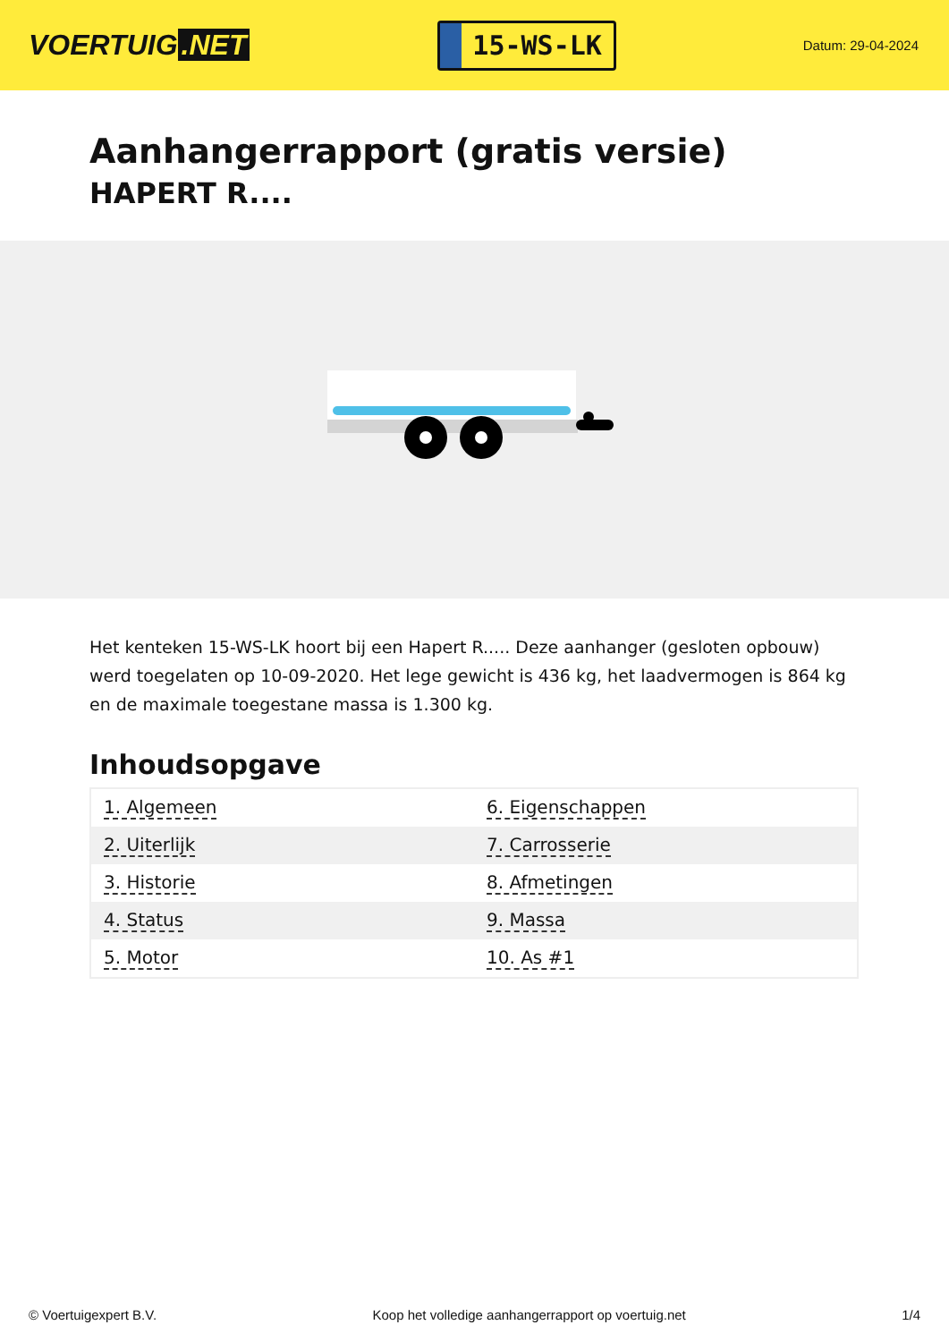VOERTUIG.NET
15-WS-LK
Datum: 29-04-2024
Aanhangerrapport (gratis versie)
HAPERT R....
Het kenteken 15-WS-LK hoort bij een Hapert R..... Deze aanhanger (gesloten opbouw) werd toegelaten op 10-09-2020. Het lege gewicht is 436 kg, het laadvermogen is 864 kg en de maximale toegestane massa is 1.300 kg.
Inhoudsopgave
| 1. Algemeen | 6. Eigenschappen |
| 2. Uiterlijk | 7. Carrosserie |
| 3. Historie | 8. Afmetingen |
| 4. Status | 9. Massa |
| 5. Motor | 10. As #1 |
© Voertuigexpert B.V. Koop het volledige aanhangerrapport op voertuig.net 1/4